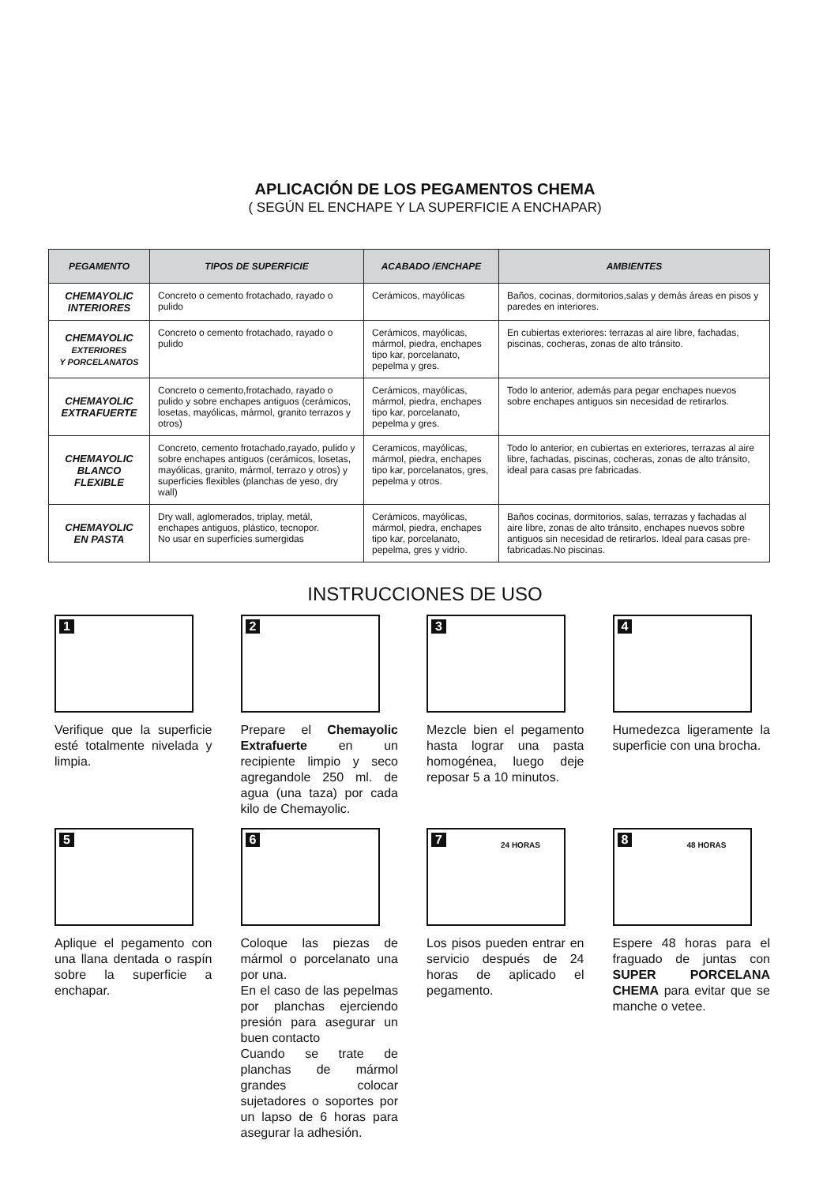APLICACIÓN DE LOS PEGAMENTOS CHEMA
( SEGÚN EL ENCHAPE Y LA SUPERFICIE A ENCHAPAR)
| PEGAMENTO | TIPOS DE SUPERFICIE | ACABADO /ENCHAPE | AMBIENTES |
| --- | --- | --- | --- |
| CHEMAYOLIC INTERIORES | Concreto o cemento frotachado, rayado o pulido | Cerámicos, mayólicas | Baños, cocinas, dormitorios,salas y demás áreas en pisos y paredes en interiores. |
| CHEMAYOLIC EXTERIORES Y PORCELANATOS | Concreto o cemento frotachado, rayado o pulido | Cerámicos, mayólicas, mármol, piedra, enchapes tipo kar, porcelanato, pepelma y gres. | En cubiertas exteriores: terrazas al aire libre, fachadas, piscinas, cocheras, zonas de alto tránsito. |
| CHEMAYOLIC EXTRAFUERTE | Concreto o cemento,frotachado, rayado o pulido y sobre enchapes antiguos (cerámicos, losetas, mayólicas, mármol, granito terrazos y otros) | Cerámicos, mayólicas, mármol, piedra, enchapes tipo kar, porcelanato, pepelma y gres. | Todo lo anterior, además para pegar enchapes nuevos sobre enchapes antiguos sin necesidad de retirarlos. |
| CHEMAYOLIC BLANCO FLEXIBLE | Concreto, cemento frotachado,rayado, pulido y sobre enchapes antiguos (cerámicos, losetas, mayólicas, granito, mármol, terrazo y otros) y superficies flexibles (planchas de yeso, dry wall) | Ceramicos, mayólicas, mármol, piedra, enchapes tipo kar, porcelanatos, gres, pepelma y otros. | Todo lo anterior, en cubiertas en exteriores, terrazas al aire libre, fachadas, piscinas, cocheras, zonas de alto tránsito, ideal para casas pre fabricadas. |
| CHEMAYOLIC EN PASTA | Dry wall, aglomerados, triplay, metál, enchapes antiguos, plástico, tecnopor. No usar en superficies sumergidas | Cerámicos, mayólicas, mármol, piedra, enchapes tipo kar, porcelanato, pepelma, gres y vidrio. | Baños cocinas, dormitorios, salas, terrazas y fachadas al aire libre, zonas de alto tránsito, enchapes nuevos sobre antiguos sin necesidad de retirarlos. Ideal para casas pre-fabricadas.No piscinas. |
INSTRUCCIONES DE USO
1
Verifique que la superficie esté totalmente nivelada y limpia.
2
Prepare el Chemayolic Extrafuerte en un recipiente limpio y seco agregandole 250 ml. de agua (una taza) por cada kilo de Chemayolic.
3
Mezcle bien el pegamento hasta lograr una pasta homogénea, luego deje reposar 5 a 10 minutos.
4
Humedezca ligeramente la superficie con una brocha.
5
Aplique el pegamento con una llana dentada o raspín sobre la superficie a enchapar.
6
Coloque las piezas de mármol o porcelanato una por una.
En el caso de las pepelmas por planchas ejerciendo presión para asegurar un buen contacto
Cuando se trate de planchas de mármol grandes colocar sujetadores o soportes por un lapso de 6 horas para asegurar la adhesión.
7 24 HORAS
Los pisos pueden entrar en servicio después de 24 horas de aplicado el pegamento.
8 48 HORAS
Espere 48 horas para el fraguado de juntas con SUPER PORCELANA CHEMA para evitar que se manche o vetee.